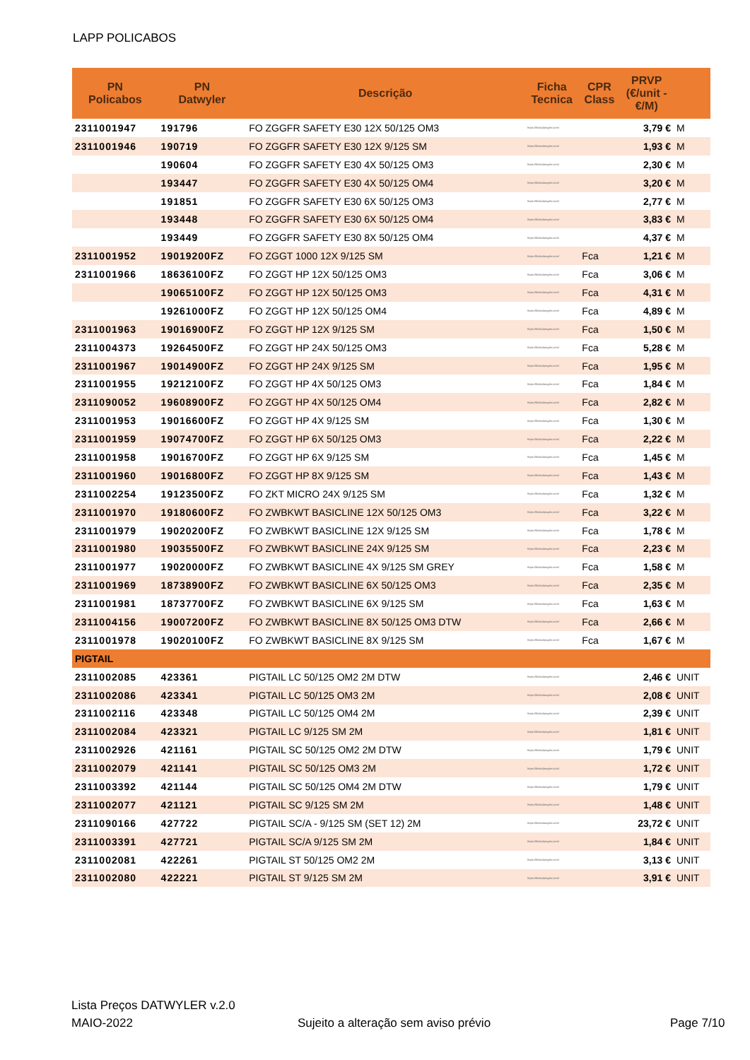LAPP POLICABOS
| PN Policabos | PN Datwyler | Descrição | Ficha Tecnica | CPR Class | PRVP (€/unit - €/M) | |
| --- | --- | --- | --- | --- | --- | --- |
| 2311001947 | 191796 | FO ZGGFR SAFETY E30 12X 50/125 OM3 | https://fichadatwyler.com/ | | 3,79 € | M |
| 2311001946 | 190719 | FO ZGGFR SAFETY E30 12X 9/125 SM | https://fichadatwyler.com/ | | 1,93 € | M |
| | 190604 | FO ZGGFR SAFETY E30 4X 50/125 OM3 | https://fichadatwyler.com/ | | 2,30 € | M |
| | 193447 | FO ZGGFR SAFETY E30 4X 50/125 OM4 | https://fichadatwyler.com/ | | 3,20 € | M |
| | 191851 | FO ZGGFR SAFETY E30 6X 50/125 OM3 | https://fichadatwyler.com/ | | 2,77 € | M |
| | 193448 | FO ZGGFR SAFETY E30 6X 50/125 OM4 | https://fichadatwyler.com/ | | 3,83 € | M |
| | 193449 | FO ZGGFR SAFETY E30 8X 50/125 OM4 | https://fichadatwyler.com/ | | 4,37 € | M |
| 2311001952 | 19019200FZ | FO ZGGT 1000 12X 9/125 SM | https://fichadatwyler.com/ | Fca | 1,21 € | M |
| 2311001966 | 18636100FZ | FO ZGGT HP 12X 50/125 OM3 | https://fichadatwyler.com/ | Fca | 3,06 € | M |
| | 19065100FZ | FO ZGGT HP 12X 50/125 OM3 | https://fichadatwyler.com/ | Fca | 4,31 € | M |
| | 19261000FZ | FO ZGGT HP 12X 50/125 OM4 | https://fichadatwyler.com/ | Fca | 4,89 € | M |
| 2311001963 | 19016900FZ | FO ZGGT HP 12X 9/125 SM | https://fichadatwyler.com/ | Fca | 1,50 € | M |
| 2311004373 | 19264500FZ | FO ZGGT HP 24X 50/125 OM3 | https://fichadatwyler.com/ | Fca | 5,28 € | M |
| 2311001967 | 19014900FZ | FO ZGGT HP 24X 9/125 SM | https://fichadatwyler.com/ | Fca | 1,95 € | M |
| 2311001955 | 19212100FZ | FO ZGGT HP 4X 50/125 OM3 | https://fichadatwyler.com/ | Fca | 1,84 € | M |
| 2311090052 | 19608900FZ | FO ZGGT HP 4X 50/125 OM4 | https://fichadatwyler.com/ | Fca | 2,82 € | M |
| 2311001953 | 19016600FZ | FO ZGGT HP 4X 9/125 SM | https://fichadatwyler.com/ | Fca | 1,30 € | M |
| 2311001959 | 19074700FZ | FO ZGGT HP 6X 50/125 OM3 | https://fichadatwyler.com/ | Fca | 2,22 € | M |
| 2311001958 | 19016700FZ | FO ZGGT HP 6X 9/125 SM | https://fichadatwyler.com/ | Fca | 1,45 € | M |
| 2311001960 | 19016800FZ | FO ZGGT HP 8X 9/125 SM | https://fichadatwyler.com/ | Fca | 1,43 € | M |
| 2311002254 | 19123500FZ | FO ZKT MICRO 24X 9/125 SM | https://fichadatwyler.com/ | Fca | 1,32 € | M |
| 2311001970 | 19180600FZ | FO ZWBKWT BASICLINE 12X 50/125 OM3 | https://fichadatwyler.com/ | Fca | 3,22 € | M |
| 2311001979 | 19020200FZ | FO ZWBKWT BASICLINE 12X 9/125 SM | https://fichadatwyler.com/ | Fca | 1,78 € | M |
| 2311001980 | 19035500FZ | FO ZWBKWT BASICLINE 24X 9/125 SM | https://fichadatwyler.com/ | Fca | 2,23 € | M |
| 2311001977 | 19020000FZ | FO ZWBKWT BASICLINE 4X 9/125 SM GREY | https://fichadatwyler.com/ | Fca | 1,58 € | M |
| 2311001969 | 18738900FZ | FO ZWBKWT BASICLINE 6X 50/125 OM3 | https://fichadatwyler.com/ | Fca | 2,35 € | M |
| 2311001981 | 18737700FZ | FO ZWBKWT BASICLINE 6X 9/125 SM | https://fichadatwyler.com/ | Fca | 1,63 € | M |
| 2311004156 | 19007200FZ | FO ZWBKWT BASICLINE 8X 50/125 OM3 DTW | https://fichadatwyler.com/ | Fca | 2,66 € | M |
| 2311001978 | 19020100FZ | FO ZWBKWT BASICLINE 8X 9/125 SM | https://fichadatwyler.com/ | Fca | 1,67 € | M |
| PIGTAIL | | | | | | |
| 2311002085 | 423361 | PIGTAIL LC 50/125 OM2 2M DTW | https://fichadatwyler.com/ | | 2,46 € | UNIT |
| 2311002086 | 423341 | PIGTAIL LC 50/125 OM3 2M | https://fichadatwyler.com/ | | 2,08 € | UNIT |
| 2311002116 | 423348 | PIGTAIL LC 50/125 OM4 2M | https://fichadatwyler.com/ | | 2,39 € | UNIT |
| 2311002084 | 423321 | PIGTAIL LC 9/125 SM 2M | https://fichadatwyler.com/ | | 1,81 € | UNIT |
| 2311002926 | 421161 | PIGTAIL SC 50/125 OM2 2M DTW | https://fichadatwyler.com/ | | 1,79 € | UNIT |
| 2311002079 | 421141 | PIGTAIL SC 50/125 OM3 2M | https://fichadatwyler.com/ | | 1,72 € | UNIT |
| 2311003392 | 421144 | PIGTAIL SC 50/125 OM4 2M DTW | https://fichadatwyler.com/ | | 1,79 € | UNIT |
| 2311002077 | 421121 | PIGTAIL SC 9/125 SM 2M | https://fichadatwyler.com/ | | 1,48 € | UNIT |
| 2311090166 | 427722 | PIGTAIL SC/A - 9/125 SM (SET 12) 2M | https://fichadatwyler.com/ | | 23,72 € | UNIT |
| 2311003391 | 427721 | PIGTAIL SC/A 9/125 SM 2M | https://fichadatwyler.com/ | | 1,84 € | UNIT |
| 2311002081 | 422261 | PIGTAIL ST 50/125 OM2 2M | https://fichadatwyler.com/ | | 3,13 € | UNIT |
| 2311002080 | 422221 | PIGTAIL ST 9/125 SM 2M | https://fichadatwyler.com/ | | 3,91 € | UNIT |
Lista Preços DATWYLER v.2.0
MAIO-2022
Sujeito a alteração sem aviso prévio
Page 7/10